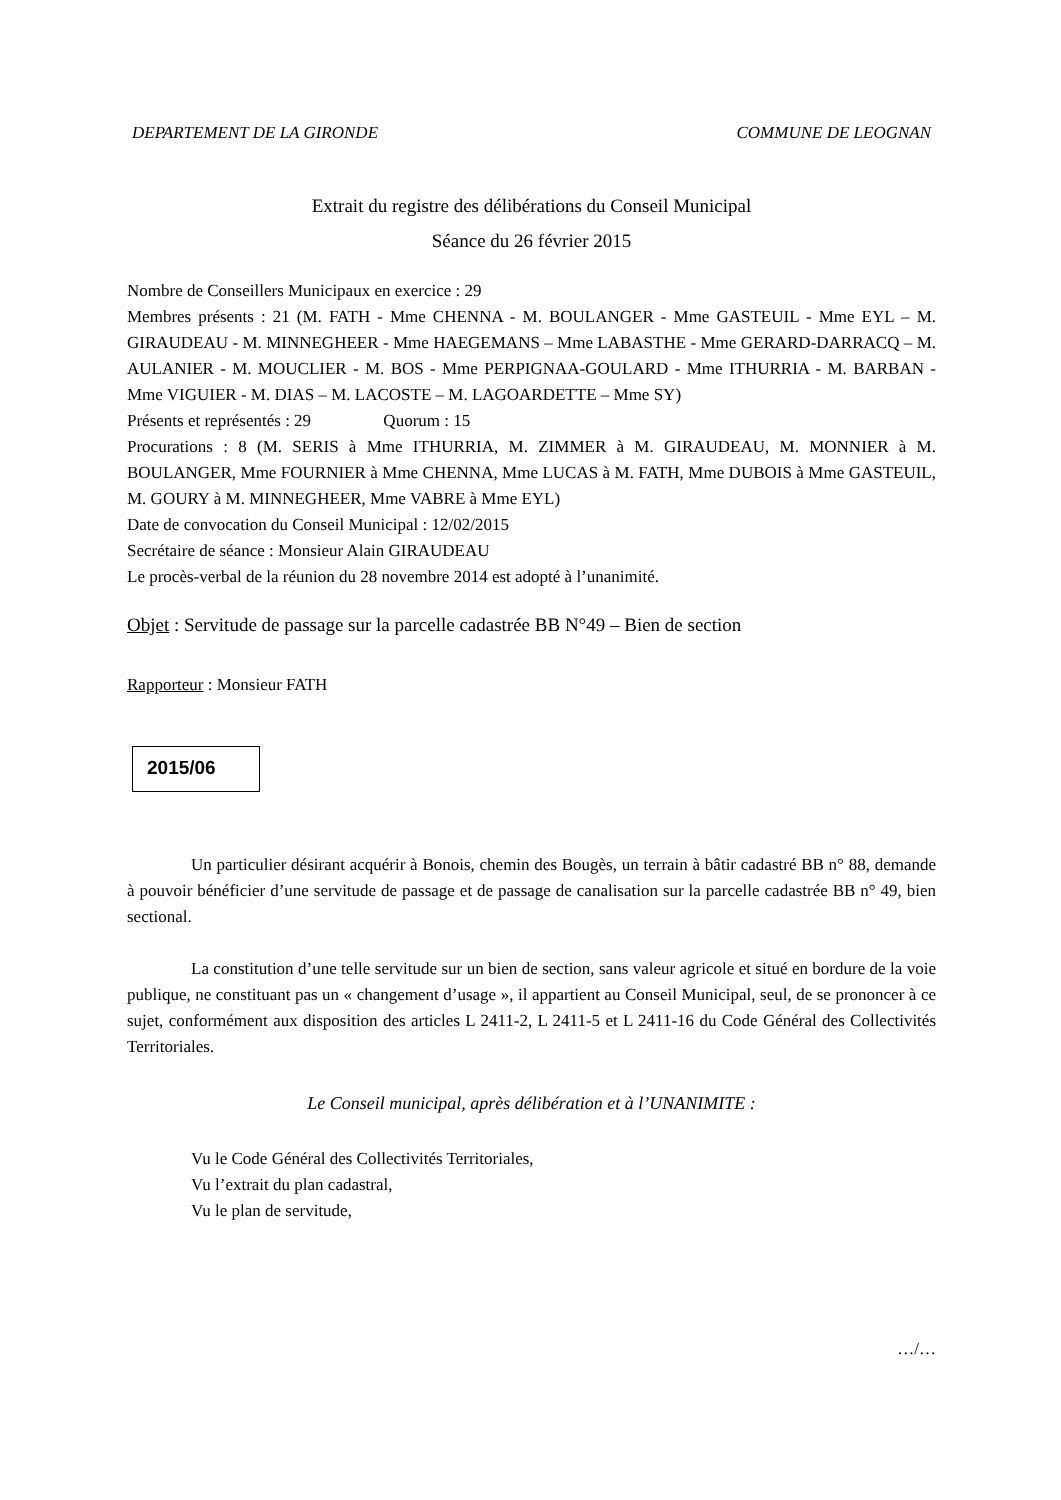DEPARTEMENT DE LA GIRONDE COMMUNE DE LEOGNAN
Extrait du registre des délibérations du Conseil Municipal
Séance du 26 février 2015
Nombre de Conseillers Municipaux en exercice : 29
Membres présents : 21 (M. FATH - Mme CHENNA - M. BOULANGER - Mme GASTEUIL - Mme EYL – M. GIRAUDEAU - M. MINNEGHEER - Mme HAEGEMANS – Mme LABASTHE - Mme GERARD-DARRACQ – M. AULANIER - M. MOUCLIER - M. BOS - Mme PERPIGNAA-GOULARD - Mme ITHURRIA - M. BARBAN - Mme VIGUIER - M. DIAS – M. LACOSTE – M. LAGOARDETTE – Mme SY)
Présents et représentés : 29 Quorum : 15
Procurations : 8 (M. SERIS à Mme ITHURRIA, M. ZIMMER à M. GIRAUDEAU, M. MONNIER à M. BOULANGER, Mme FOURNIER à Mme CHENNA, Mme LUCAS à M. FATH, Mme DUBOIS à Mme GASTEUIL, M. GOURY à M. MINNEGHEER, Mme VABRE à Mme EYL)
Date de convocation du Conseil Municipal : 12/02/2015
Secrétaire de séance : Monsieur Alain GIRAUDEAU
Le procès-verbal de la réunion du 28 novembre 2014 est adopté à l’unanimité.
Objet : Servitude de passage sur la parcelle cadastrée BB N°49 – Bien de section
Rapporteur : Monsieur FATH
2015/06
Un particulier désirant acquérir à Bonois, chemin des Bougès, un terrain à bâtir cadastré BB n° 88, demande à pouvoir bénéficier d’une servitude de passage et de passage de canalisation sur la parcelle cadastrée BB n° 49, bien sectional.
La constitution d’une telle servitude sur un bien de section, sans valeur agricole et situé en bordure de la voie publique, ne constituant pas un « changement d’usage », il appartient au Conseil Municipal, seul, de se prononcer à ce sujet, conformément aux disposition des articles L 2411-2, L 2411-5 et L 2411-16 du Code Général des Collectivités Territoriales.
Le Conseil municipal, après délibération et à l’UNANIMITE :
Vu le Code Général des Collectivités Territoriales,
Vu l’extrait du plan cadastral,
Vu le plan de servitude,
…/…